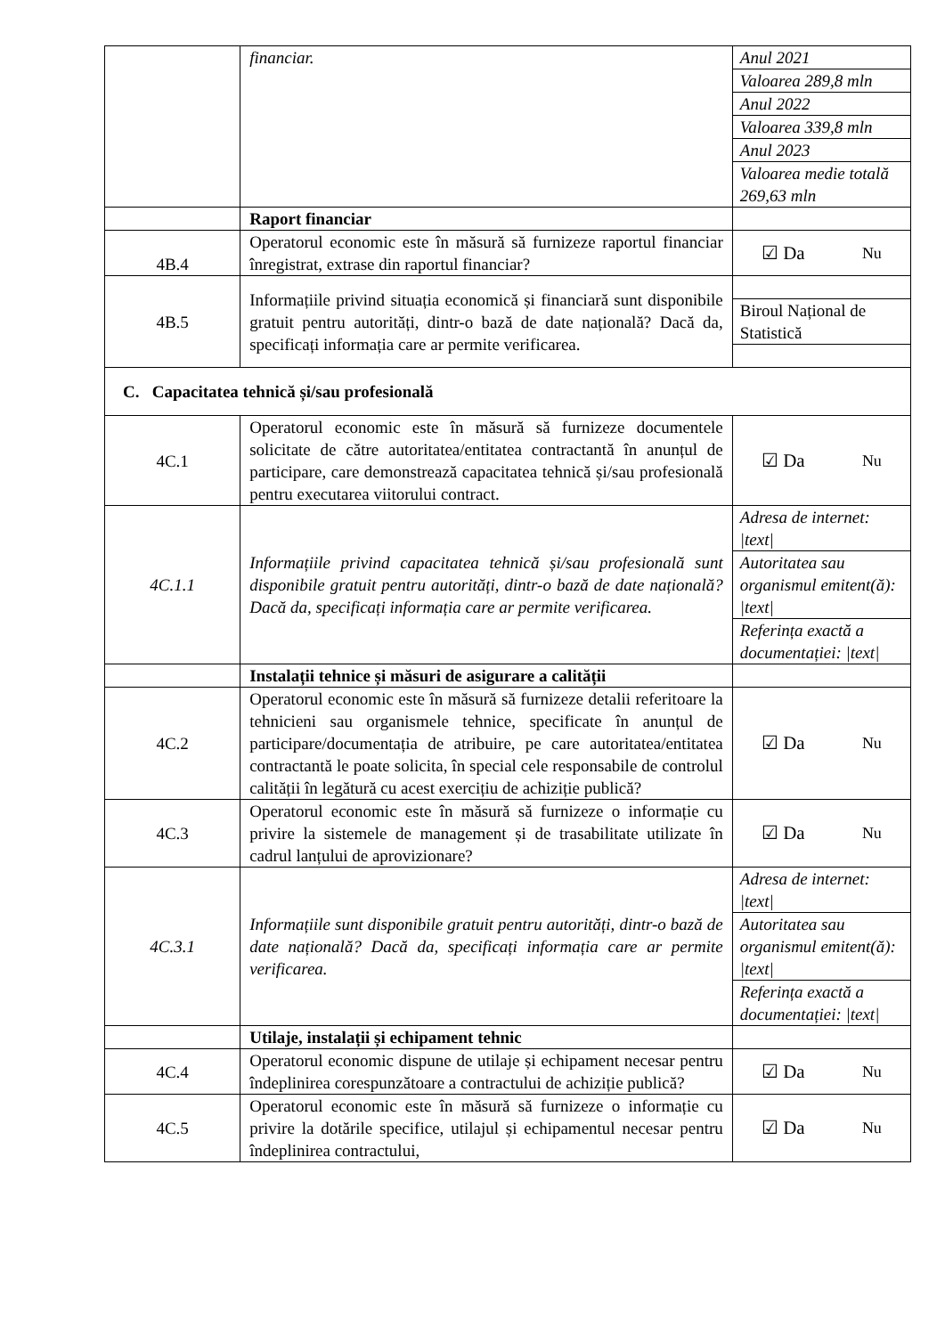| | financiar. | / Anul 2021 / / Valoarea 289,8 mln / / Anul 2022 / / Valoarea 339,8 mln / / Anul 2023 / / Valoarea medie totală 269,63 mln / |
| | Raport financiar | |
| 4B.4 | Operatorul economic este în măsură să furnizeze raportul financiar înregistrat, extrase din raportul financiar? | ☑ Da Nu |
| 4B.5 | Informațiile privind situația economică și financiară sunt disponibile gratuit pentru autorități, dintr-o bază de date națională? Dacă da, specificați informația care ar permite verificarea. | / Biroul Național de Statistică / |
| C. Capacitatea tehnică și/sau profesională | | |
| 4C.1 | Operatorul economic este în măsură să furnizeze documentele solicitate de către autoritatea/entitatea contractantă în anunțul de participare, care demonstrează capacitatea tehnică și/sau profesională pentru executarea viitorului contract. | ☑ Da Nu |
| 4C.1.1 | Informațiile privind capacitatea tehnică și/sau profesională sunt disponibile gratuit pentru autorități, dintr-o bază de date națională? Dacă da, specificați informația care ar permite verificarea. | / Adresa de internet: /text/ / / Autoritatea sau organismul emitent(ă): /text/ / / Referința exactă a documentației: /text/ / |
| | Instalații tehnice și măsuri de asigurare a calității | |
| 4C.2 | Operatorul economic este în măsură să furnizeze detalii referitoare la tehnicieni sau organismele tehnice, specificate în anunțul de participare/documentația de atribuire, pe care autoritatea/entitatea contractantă le poate solicita, în special cele responsabile de controlul calității în legătură cu acest exercițiu de achiziție publică? | ☑ Da Nu |
| 4C.3 | Operatorul economic este în măsură să furnizeze o informație cu privire la sistemele de management și de trasabilitate utilizate în cadrul lanțului de aprovizionare? | ☑ Da Nu |
| 4C.3.1 | Informațiile sunt disponibile gratuit pentru autorități, dintr-o bază de date națională? Dacă da, specificați informația care ar permite verificarea. | / Adresa de internet: /text/ / / Autoritatea sau organismul emitent(ă): /text/ / / Referința exactă a documentației: /text/ / |
| | Utilaje, instalații și echipament tehnic | |
| 4C.4 | Operatorul economic dispune de utilaje și echipament necesar pentru îndeplinirea corespunzătoare a contractului de achiziție publică? | ☑ Da Nu |
| 4C.5 | Operatorul economic este în măsură să furnizeze o informație cu privire la dotările specifice, utilajul și echipamentul necesar pentru îndeplinirea contractului, | ☑ Da Nu |